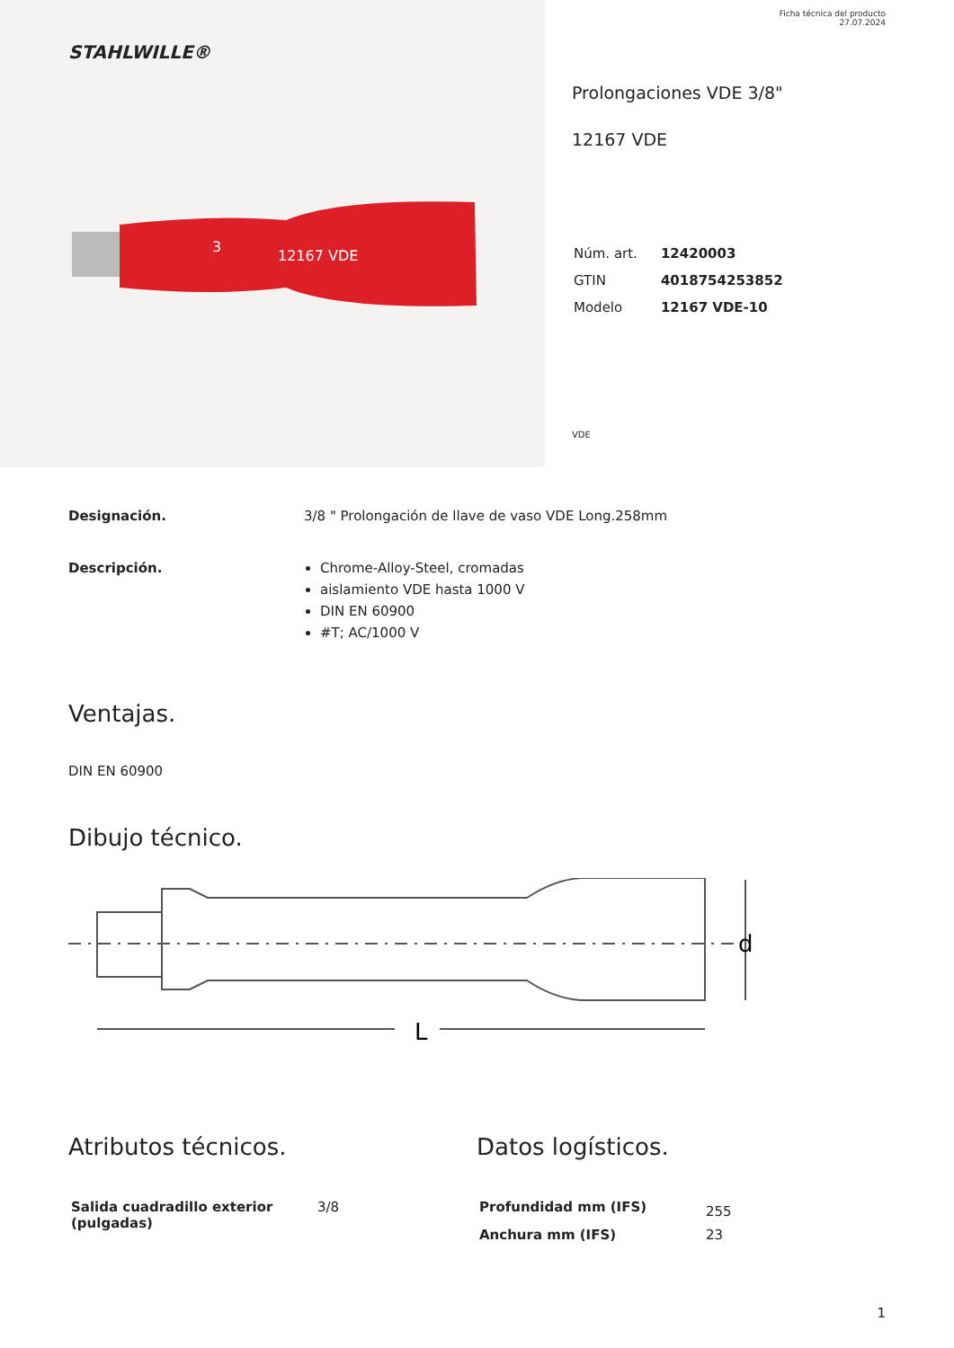STAHLWILLE®
12167 VDE
3
Ficha técnica del producto
27.07.2024
Prolongaciones VDE 3/8"
12167 VDE
| Núm. art. | 12420003 |
| GTIN | 4018754253852 |
| Modelo | 12167 VDE-10 |
VDE
Designación. 3/8 " Prolongación de llave de vaso VDE Long.258mm
Descripción. Chrome-Alloy-Steel, cromadas
aislamiento VDE hasta 1000 V
DIN EN 60900
#T; AC/1000 V
Ventajas.
DIN EN 60900
Dibujo técnico.
L
d
Atributos técnicos.
| Salida cuadradillo exterior (pulgadas) | 3/8 |
Datos logísticos.
| Profundidad mm (IFS) | 255 |
| Anchura mm (IFS) | 23 |
1